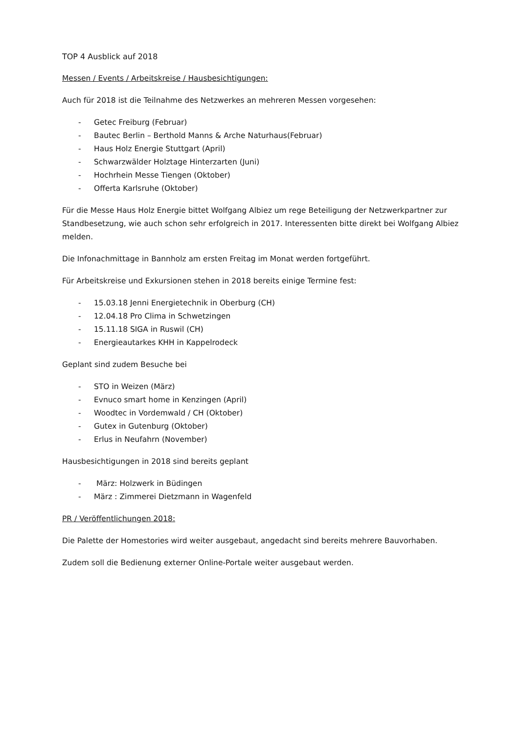TOP 4 Ausblick auf 2018
Messen / Events / Arbeitskreise / Hausbesichtigungen:
Auch für 2018 ist die Teilnahme des Netzwerkes an mehreren Messen vorgesehen:
- Getec Freiburg (Februar)
- Bautec Berlin – Berthold Manns & Arche Naturhaus(Februar)
- Haus Holz Energie Stuttgart (April)
- Schwarzwälder Holztage Hinterzarten (Juni)
- Hochrhein Messe Tiengen (Oktober)
- Offerta Karlsruhe (Oktober)
Für die Messe Haus Holz Energie bittet Wolfgang Albiez um rege Beteiligung der Netzwerkpartner zur Standbesetzung, wie auch schon sehr erfolgreich in 2017. Interessenten bitte direkt bei Wolfgang Albiez melden.
Die Infonachmittage in Bannholz am ersten Freitag im Monat werden fortgeführt.
Für Arbeitskreise und Exkursionen stehen in 2018 bereits einige Termine fest:
- 15.03.18 Jenni Energietechnik in Oberburg (CH)
- 12.04.18 Pro Clima in Schwetzingen
- 15.11.18 SIGA in Ruswil (CH)
- Energieautarkes KHH in Kappelrodeck
Geplant sind zudem Besuche bei
- STO in Weizen (März)
- Evnuco smart home in Kenzingen (April)
- Woodtec in Vordemwald / CH (Oktober)
- Gutex in Gutenburg (Oktober)
- Erlus in Neufahrn (November)
Hausbesichtigungen in 2018 sind bereits geplant
- März: Holzwerk in Büdingen
- März : Zimmerei Dietzmann in Wagenfeld
PR / Veröffentlichungen 2018:
Die Palette der Homestories wird weiter ausgebaut, angedacht sind bereits mehrere Bauvorhaben.
Zudem soll die Bedienung externer Online-Portale weiter ausgebaut werden.